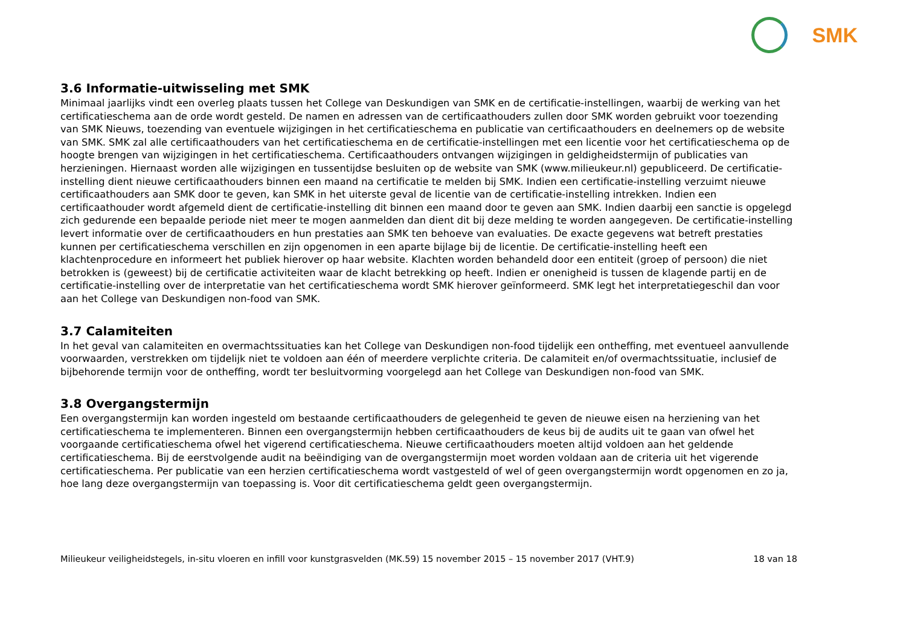SMK
3.6 Informatie-uitwisseling met SMK
Minimaal jaarlijks vindt een overleg plaats tussen het College van Deskundigen van SMK en de certificatie-instellingen, waarbij de werking van het certificatieschema aan de orde wordt gesteld. De namen en adressen van de certificaathouders zullen door SMK worden gebruikt voor toezending van SMK Nieuws, toezending van eventuele wijzigingen in het certificatieschema en publicatie van certificaathouders en deelnemers op de website van SMK. SMK zal alle certificaathouders van het certificatieschema en de certificatie-instellingen met een licentie voor het certificatieschema op de hoogte brengen van wijzigingen in het certificatieschema. Certificaathouders ontvangen wijzigingen in geldigheidstermijn of publicaties van herzieningen. Hiernaast worden alle wijzigingen en tussentijdse besluiten op de website van SMK (www.milieukeur.nl) gepubliceerd. De certificatie-instelling dient nieuwe certificaathouders binnen een maand na certificatie te melden bij SMK. Indien een certificatie-instelling verzuimt nieuwe certificaathouders aan SMK door te geven, kan SMK in het uiterste geval de licentie van de certificatie-instelling intrekken. Indien een certificaathouder wordt afgemeld dient de certificatie-instelling dit binnen een maand door te geven aan SMK. Indien daarbij een sanctie is opgelegd zich gedurende een bepaalde periode niet meer te mogen aanmelden dan dient dit bij deze melding te worden aangegeven. De certificatie-instelling levert informatie over de certificaathouders en hun prestaties aan SMK ten behoeve van evaluaties. De exacte gegevens wat betreft prestaties kunnen per certificatieschema verschillen en zijn opgenomen in een aparte bijlage bij de licentie. De certificatie-instelling heeft een klachtenprocedure en informeert het publiek hierover op haar website. Klachten worden behandeld door een entiteit (groep of persoon) die niet betrokken is (geweest) bij de certificatie activiteiten waar de klacht betrekking op heeft. Indien er onenigheid is tussen de klagende partij en de certificatie-instelling over de interpretatie van het certificatieschema wordt SMK hierover geïnformeerd. SMK legt het interpretatiegeschil dan voor aan het College van Deskundigen non-food van SMK.
3.7 Calamiteiten
In het geval van calamiteiten en overmachtssituaties kan het College van Deskundigen non-food tijdelijk een ontheffing, met eventueel aanvullende voorwaarden, verstrekken om tijdelijk niet te voldoen aan één of meerdere verplichte criteria. De calamiteit en/of overmachtssituatie, inclusief de bijbehorende termijn voor de ontheffing, wordt ter besluitvorming voorgelegd aan het College van Deskundigen non-food van SMK.
3.8 Overgangstermijn
Een overgangstermijn kan worden ingesteld om bestaande certificaathouders de gelegenheid te geven de nieuwe eisen na herziening van het certificatieschema te implementeren. Binnen een overgangstermijn hebben certificaathouders de keus bij de audits uit te gaan van ofwel het voorgaande certificatieschema ofwel het vigerend certificatieschema. Nieuwe certificaathouders moeten altijd voldoen aan het geldende certificatieschema. Bij de eerstvolgende audit na beëindiging van de overgangstermijn moet worden voldaan aan de criteria uit het vigerende certificatieschema. Per publicatie van een herzien certificatieschema wordt vastgesteld of wel of geen overgangstermijn wordt opgenomen en zo ja, hoe lang deze overgangstermijn van toepassing is. Voor dit certificatieschema geldt geen overgangstermijn.
Milieukeur veiligheidstegels, in-situ vloeren en infill voor kunstgrasvelden (MK.59) 15 november 2015 – 15 november 2017 (VHT.9) 18 van 18